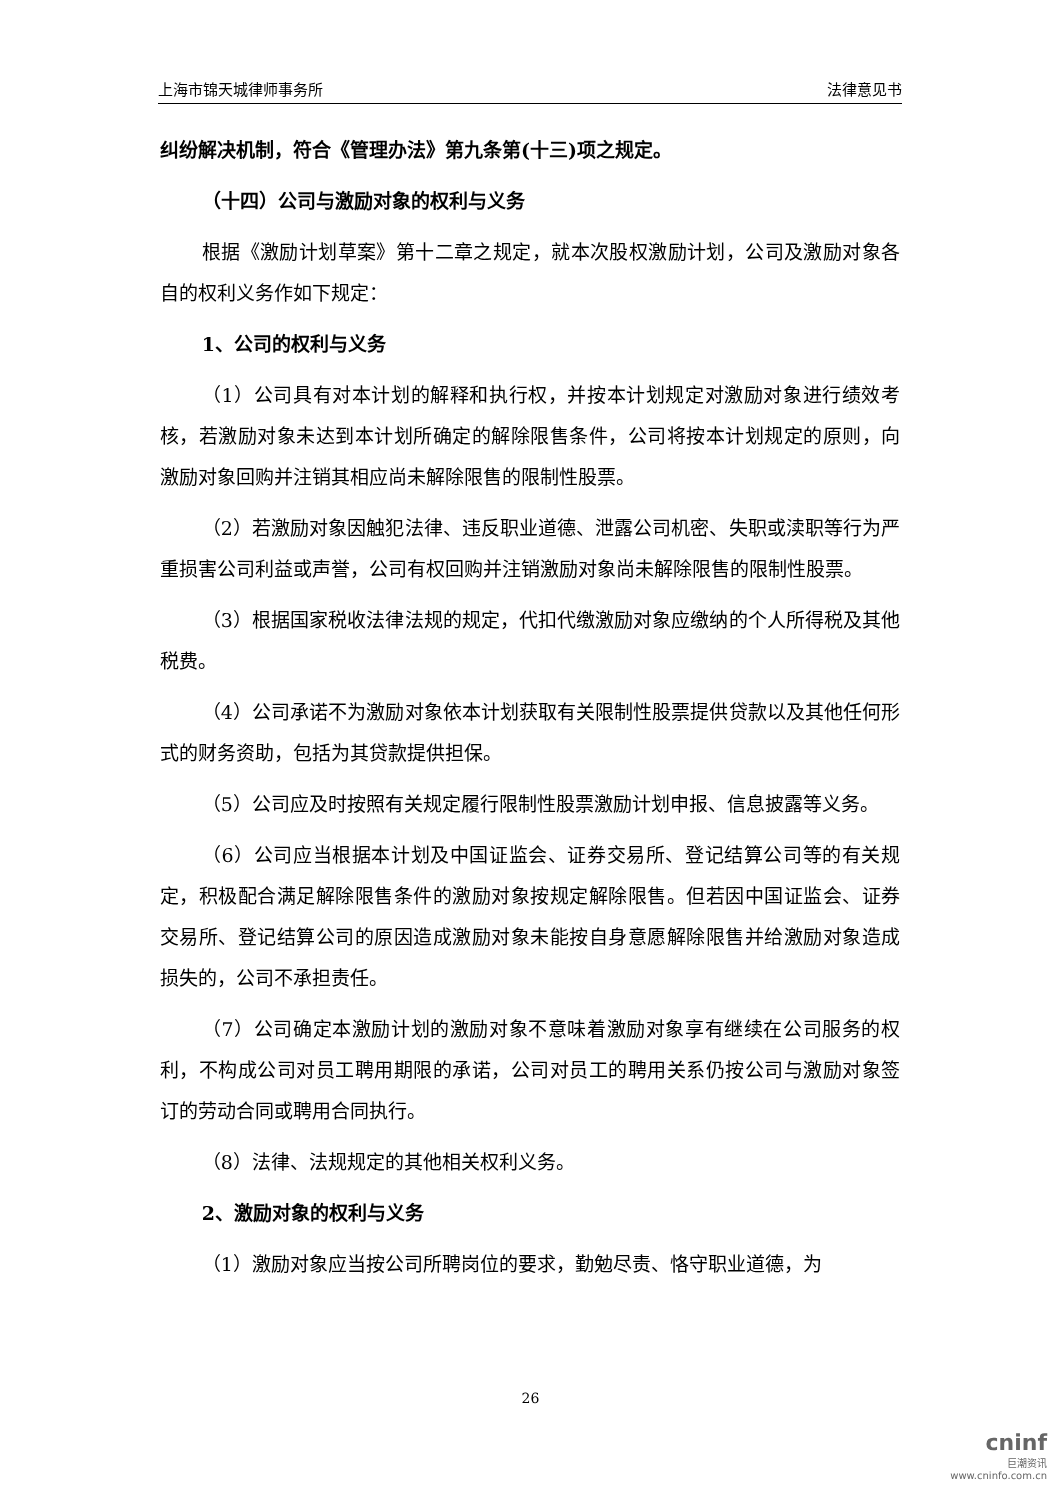上海市锦天城律师事务所 法律意见书
纠纷解决机制，符合《管理办法》第九条第(十三)项之规定。
（十四）公司与激励对象的权利与义务
根据《激励计划草案》第十二章之规定，就本次股权激励计划，公司及激励对象各自的权利义务作如下规定：
1、公司的权利与义务
（1）公司具有对本计划的解释和执行权，并按本计划规定对激励对象进行绩效考核，若激励对象未达到本计划所确定的解除限售条件，公司将按本计划规定的原则，向激励对象回购并注销其相应尚未解除限售的限制性股票。
（2）若激励对象因触犯法律、违反职业道德、泄露公司机密、失职或渎职等行为严重损害公司利益或声誉，公司有权回购并注销激励对象尚未解除限售的限制性股票。
（3）根据国家税收法律法规的规定，代扣代缴激励对象应缴纳的个人所得税及其他税费。
（4）公司承诺不为激励对象依本计划获取有关限制性股票提供贷款以及其他任何形式的财务资助，包括为其贷款提供担保。
（5）公司应及时按照有关规定履行限制性股票激励计划申报、信息披露等义务。
（6）公司应当根据本计划及中国证监会、证券交易所、登记结算公司等的有关规定，积极配合满足解除限售条件的激励对象按规定解除限售。但若因中国证监会、证券交易所、登记结算公司的原因造成激励对象未能按自身意愿解除限售并给激励对象造成损失的，公司不承担责任。
（7）公司确定本激励计划的激励对象不意味着激励对象享有继续在公司服务的权利，不构成公司对员工聘用期限的承诺，公司对员工的聘用关系仍按公司与激励对象签订的劳动合同或聘用合同执行。
（8）法律、法规规定的其他相关权利义务。
2、激励对象的权利与义务
（1）激励对象应当按公司所聘岗位的要求，勤勉尽责、恪守职业道德，为
26
cninf
巨潮资讯
www.cninfo.com.cn